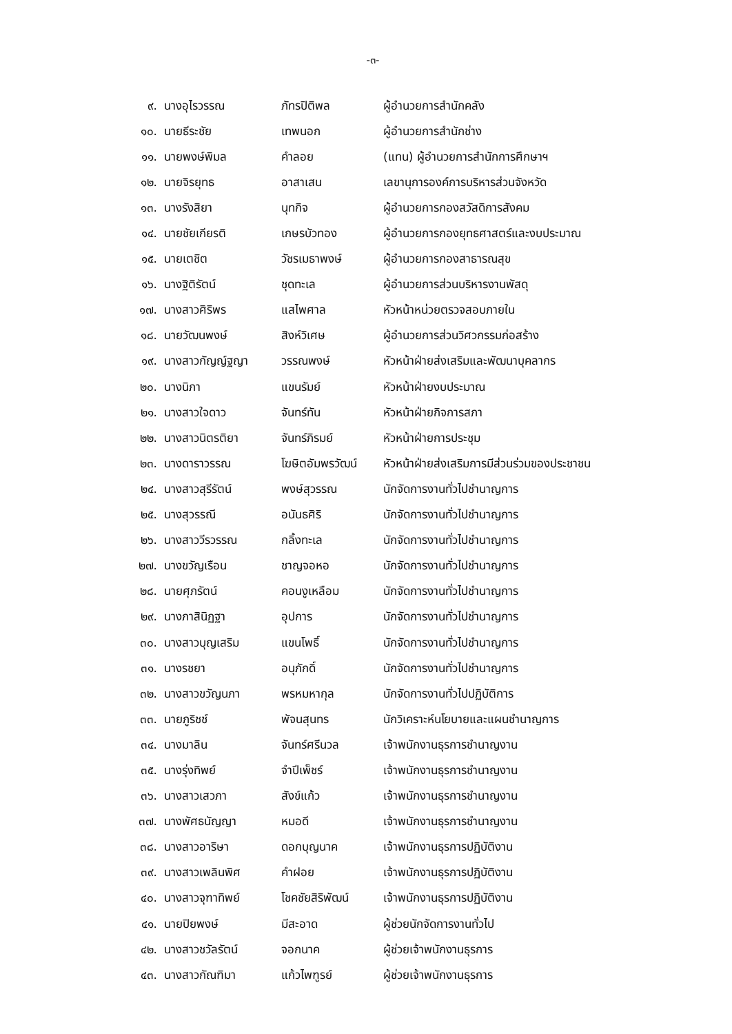-๓-
| ๙. | นางอุไรวรรณ | ภัทรปิติพล | ผู้อำนวยการสำนักคลัง |
| ๑๐. | นายธีระชัย | เทพนอก | ผู้อำนวยการสำนักช่าง |
| ๑๑. | นายพงษ์พิมล | คำลอย | (แทน) ผู้อำนวยการสำนักการศึกษาฯ |
| ๑๒. | นายจิรยุทธ | อาสาเสน | เลขานุการองค์การบริหารส่วนจังหวัด |
| ๑๓. | นางรังสิยา | นุทกิจ | ผู้อำนวยการกองสวัสดิการสังคม |
| ๑๔. | นายชัยเกียรติ | เกษรบัวทอง | ผู้อำนวยการกองยุทธศาสตร์และงบประมาณ |
| ๑๕. | นายเตชิต | วัชรเมธาพงษ์ | ผู้อำนวยการกองสาธารณสุข |
| ๑๖. | นางฐิติรัตน์ | ชุดทะเล | ผู้อำนวยการส่วนบริหารงานพัสดุ |
| ๑๗. | นางสาวศิริพร | แสไพศาล | หัวหน้าหน่วยตรวจสอบภายใน |
| ๑๘. | นายวัฒนพงษ์ | สิงห์วิเศษ | ผู้อำนวยการส่วนวิศวกรรมก่อสร้าง |
| ๑๙. | นางสาวกัญญ์ฐญา | วรรณพงษ์ | หัวหน้าฝ่ายส่งเสริมและพัฒนาบุคลากร |
| ๒๐. | นางนิภา | แขนรัมย์ | หัวหน้าฝ่ายงบประมาณ |
| ๒๑. | นางสาวใจดาว | จันทร์ทัน | หัวหน้าฝ่ายกิจการสภา |
| ๒๒. | นางสาวนิตรติยา | จันทร์ภิรมย์ | หัวหน้าฝ่ายการประชุม |
| ๒๓. | นางดาราวรรณ | โฆษิตอัมพรวัฒน์ | หัวหน้าฝ่ายส่งเสริมการมีส่วนร่วมของประชาชน |
| ๒๔. | นางสาวสุรีรัตน์ | พงษ์สุวรรณ | นักจัดการงานทั่วไปชำนาญการ |
| ๒๕. | นางสุวรรณี | อนันธศิริ | นักจัดการงานทั่วไปชำนาญการ |
| ๒๖. | นางสาววีรวรรณ | กลิ้งทะเล | นักจัดการงานทั่วไปชำนาญการ |
| ๒๗. | นางขวัญเรือน | ชาญจอหอ | นักจัดการงานทั่วไปชำนาญการ |
| ๒๘. | นายศุภรัตน์ | คอนงูเหลือม | นักจัดการงานทั่วไปชำนาญการ |
| ๒๙. | นางภาสินิฏฐา | อุปการ | นักจัดการงานทั่วไปชำนาญการ |
| ๓๐. | นางสาวบุญเสริม | แขนโพธิ์ | นักจัดการงานทั่วไปชำนาญการ |
| ๓๑. | นางรชยา | อนุภักดิ์ | นักจัดการงานทั่วไปชำนาญการ |
| ๓๒. | นางสาวขวัญนภา | พรหมหากุล | นักจัดการงานทั่วไปปฏิบัติการ |
| ๓๓. | นายภูริชช์ | พัจนสุนทร | นักวิเคราะห์นโยบายและแผนชำนาญการ |
| ๓๔. | นางมาลิน | จันทร์ศรีนวล | เจ้าพนักงานธุรการชำนาญงาน |
| ๓๕. | นางรุ่งทิพย์ | จำปีเพ็ชร์ | เจ้าพนักงานธุรการชำนาญงาน |
| ๓๖. | นางสาวเสวภา | สังข์แก้ว | เจ้าพนักงานธุรการชำนาญงาน |
| ๓๗. | นางพัศธนัญญา | หมอดี | เจ้าพนักงานธุรการชำนาญงาน |
| ๓๘. | นางสาวอาริษา | ดอกบุญนาค | เจ้าพนักงานธุรการปฏิบัติงาน |
| ๓๙. | นางสาวเพลินพิศ | คำฝอย | เจ้าพนักงานธุรการปฏิบัติงาน |
| ๔๐. | นางสาวจุฑาทิพย์ | โชคชัยสิริพัฒน์ | เจ้าพนักงานธุรการปฏิบัติงาน |
| ๔๑. | นายปิยพงษ์ | มีสะอาด | ผู้ช่วยนักจัดการงานทั่วไป |
| ๔๒. | นางสาวชวัลรัตน์ | จอกนาค | ผู้ช่วยเจ้าพนักงานธุรการ |
| ๔๓. | นางสาวกัณฑิมา | แก้วไพฑูรย์ | ผู้ช่วยเจ้าพนักงานธุรการ |